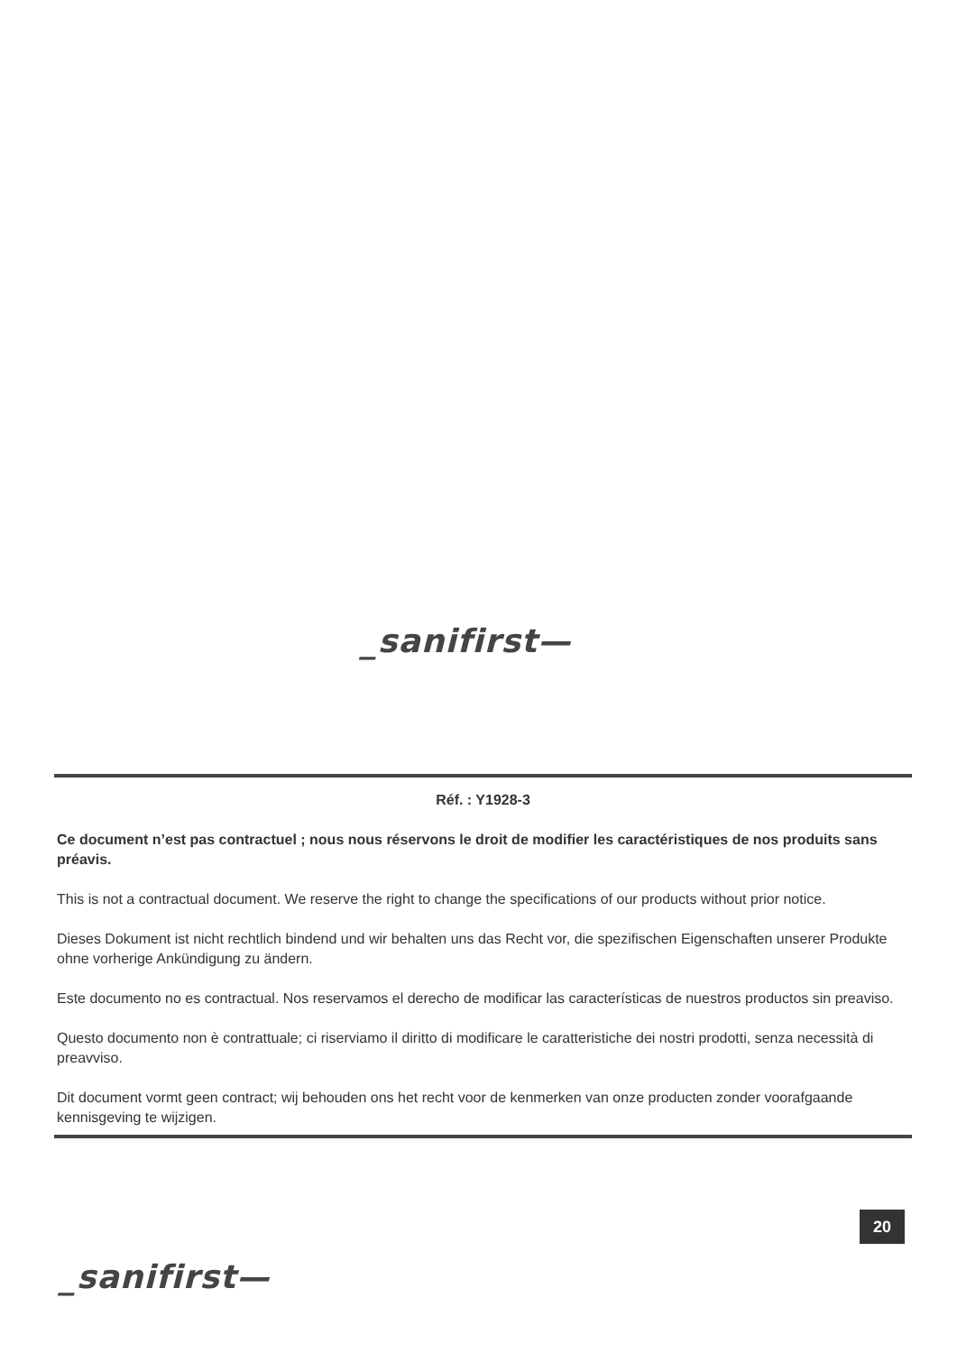_sanifirst—
Réf. : Y1928-3
Ce document n’est pas contractuel ; nous nous réservons le droit de modifier les caractéristiques de nos produits sans préavis.
This is not a contractual document. We reserve the right to change the specifications of our products without prior notice.
Dieses Dokument ist nicht rechtlich bindend und wir behalten uns das Recht vor, die spezifischen Eigenschaften unserer Produkte ohne vorherige Ankündigung zu ändern.
Este documento no es contractual. Nos reservamos el derecho de modificar las características de nuestros productos sin preaviso.
Questo documento non è contrattuale; ci riserviamo il diritto di modificare le caratteristiche dei nostri prodotti, senza necessità di preavviso.
Dit document vormt geen contract; wij behouden ons het recht voor de kenmerken van onze producten zonder voorafgaande kennisgeving te wijzigen.
20
_sanifirst—